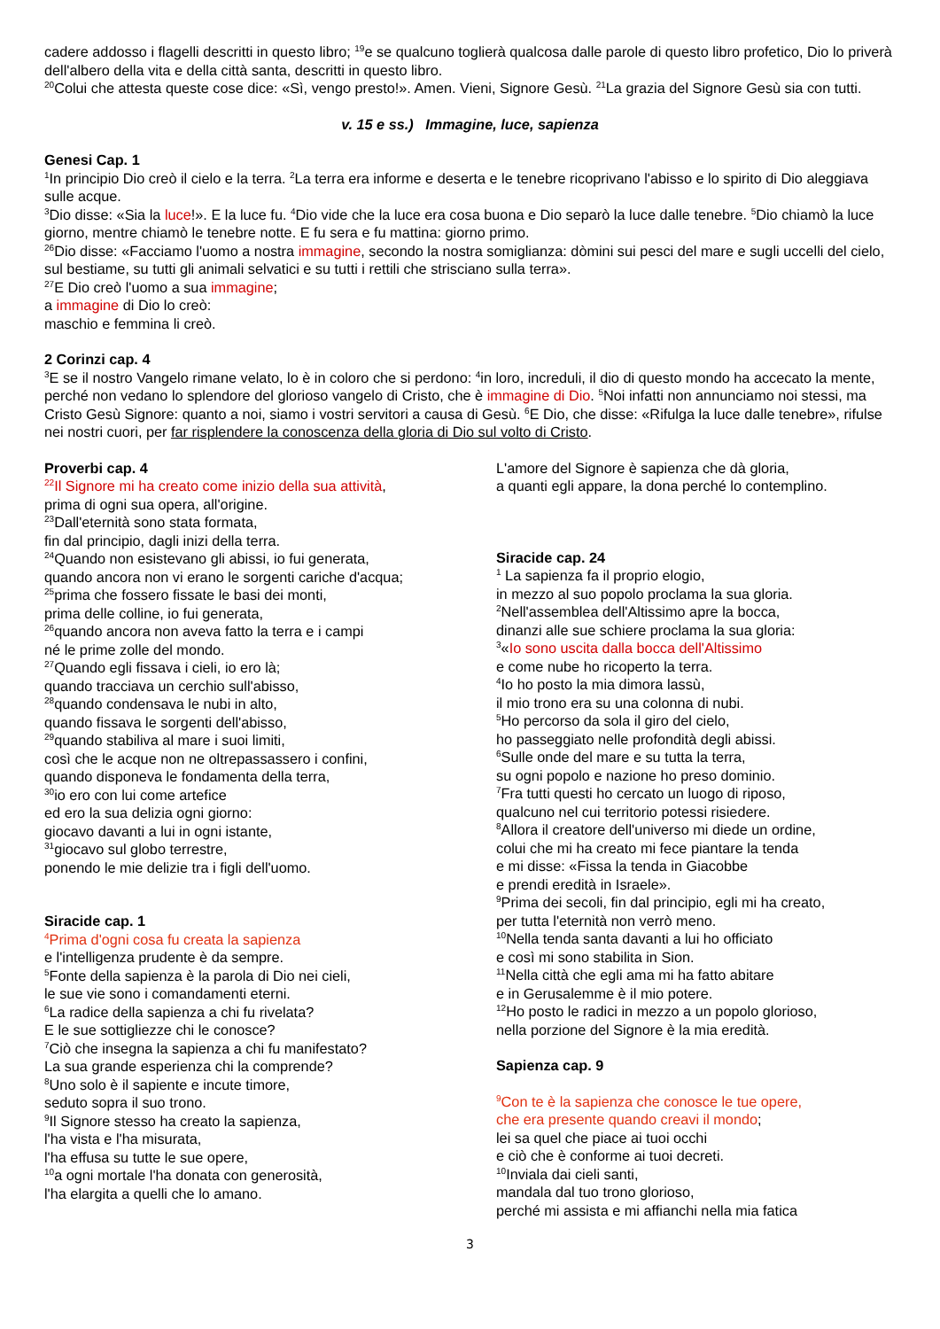cadere addosso i flagelli descritti in questo libro; <sup>19</sup>e se qualcuno toglierà qualcosa dalle parole di questo libro profetico, Dio lo priverà dell'albero della vita e della città santa, descritti in questo libro.
<sup>20</sup> Colui che attesta queste cose dice: «Sì, vengo presto!». Amen. Vieni, Signore Gesù. <sup>21</sup>La grazia del Signore Gesù sia con tutti.
v. 15 e ss.) Immagine, luce, sapienza
Genesi Cap. 1
<sup>1</sup> In principio Dio creò il cielo e la terra. <sup>2</sup>La terra era informe e deserta e le tenebre ricoprivano l'abisso e lo spirito di Dio aleggiava sulle acque.
<sup>3</sup> Dio disse: «Sia la luce!». E la luce fu. <sup>4</sup>Dio vide che la luce era cosa buona e Dio separò la luce dalle tenebre. <sup>5</sup>Dio chiamò la luce giorno, mentre chiamò le tenebre notte. E fu sera e fu mattina: giorno primo.
<sup>26</sup> Dio disse: «Facciamo l'uomo a nostra immagine, secondo la nostra somiglianza: dòmini sui pesci del mare e sugli uccelli del cielo, sul bestiame, su tutti gli animali selvatici e su tutti i rettili che strisciano sulla terra».
<sup>27</sup> E Dio creò l'uomo a sua immagine;
a immagine di Dio lo creò:
maschio e femmina li creò.
2 Corinzi cap. 4
<sup>3</sup> E se il nostro Vangelo rimane velato, lo è in coloro che si perdono: <sup>4</sup>in loro, increduli, il dio di questo mondo ha accecato la mente, perché non vedano lo splendore del glorioso vangelo di Cristo, che è immagine di Dio. <sup>5</sup>Noi infatti non annunciamo noi stessi, ma Cristo Gesù Signore: quanto a noi, siamo i vostri servitori a causa di Gesù. <sup>6</sup>E Dio, che disse: «Rifulga la luce dalle tenebre», rifulse nei nostri cuori, per far risplendere la conoscenza della gloria di Dio sul volto di Cristo.
Proverbi cap. 4
<sup>22</sup> Il Signore mi ha creato come inizio della sua attività,
prima di ogni sua opera, all'origine.
<sup>23</sup> Dall'eternità sono stata formata,
fin dal principio, dagli inizi della terra.
<sup>24</sup> Quando non esistevano gli abissi, io fui generata,
quando ancora non vi erano le sorgenti cariche d'acqua;
<sup>25</sup> prima che fossero fissate le basi dei monti,
prima delle colline, io fui generata,
<sup>26</sup> quando ancora non aveva fatto la terra e i campi
né le prime zolle del mondo.
<sup>27</sup> Quando egli fissava i cieli, io ero là;
quando tracciava un cerchio sull'abisso,
<sup>28</sup> quando condensava le nubi in alto,
quando fissava le sorgenti dell'abisso,
<sup>29</sup> quando stabiliva al mare i suoi limiti,
così che le acque non ne oltrepassassero i confini,
quando disponeva le fondamenta della terra,
<sup>30</sup> io ero con lui come artefice
ed ero la sua delizia ogni giorno:
giocavo davanti a lui in ogni istante,
<sup>31</sup> giocavo sul globo terrestre,
ponendo le mie delizie tra i figli dell'uomo.
Siracide cap. 1
<sup>4</sup> Prima d'ogni cosa fu creata la sapienza
e l'intelligenza prudente è da sempre.
<sup>5</sup> Fonte della sapienza è la parola di Dio nei cieli,
le sue vie sono i comandamenti eterni.
<sup>6</sup> La radice della sapienza a chi fu rivelata?
E le sue sottigliezze chi le conosce?
<sup>7</sup> Ciò che insegna la sapienza a chi fu manifestato?
La sua grande esperienza chi la comprende?
<sup>8</sup> Uno solo è il sapiente e incute timore,
seduto sopra il suo trono.
<sup>9</sup> Il Signore stesso ha creato la sapienza,
l'ha vista e l'ha misurata,
l'ha effusa su tutte le sue opere,
<sup>10</sup> a ogni mortale l'ha donata con generosità,
l'ha elargita a quelli che lo amano.
L'amore del Signore è sapienza che dà gloria,
a quanti egli appare, la dona perché lo contemplino.
Siracide cap. 24
<sup>1</sup> La sapienza fa il proprio elogio,
in mezzo al suo popolo proclama la sua gloria.
<sup>2</sup> Nell'assemblea dell'Altissimo apre la bocca,
dinanzi alle sue schiere proclama la sua gloria:
<sup>3</sup> «Io sono uscita dalla bocca dell'Altissimo
e come nube ho ricoperto la terra.
<sup>4</sup> Io ho posto la mia dimora lassù,
il mio trono era su una colonna di nubi.
<sup>5</sup> Ho percorso da sola il giro del cielo,
ho passeggiato nelle profondità degli abissi.
<sup>6</sup> Sulle onde del mare e su tutta la terra,
su ogni popolo e nazione ho preso dominio.
<sup>7</sup> Fra tutti questi ho cercato un luogo di riposo,
qualcuno nel cui territorio potessi risiedere.
<sup>8</sup> Allora il creatore dell'universo mi diede un ordine,
colui che mi ha creato mi fece piantare la tenda
e mi disse: «Fissa la tenda in Giacobbe
e prendi eredità in Israele».
<sup>9</sup> Prima dei secoli, fin dal principio, egli mi ha creato,
per tutta l'eternità non verrò meno.
<sup>10</sup> Nella tenda santa davanti a lui ho officiato
e così mi sono stabilita in Sion.
<sup>11</sup> Nella città che egli ama mi ha fatto abitare
e in Gerusalemme è il mio potere.
<sup>12</sup> Ho posto le radici in mezzo a un popolo glorioso,
nella porzione del Signore è la mia eredità.
Sapienza cap. 9
<sup>9</sup> Con te è la sapienza che conosce le tue opere,
che era presente quando creavi il mondo;
lei sa quel che piace ai tuoi occhi
e ciò che è conforme ai tuoi decreti.
<sup>10</sup> Inviala dai cieli santi,
mandala dal tuo trono glorioso,
perché mi assista e mi affianchi nella mia fatica
3